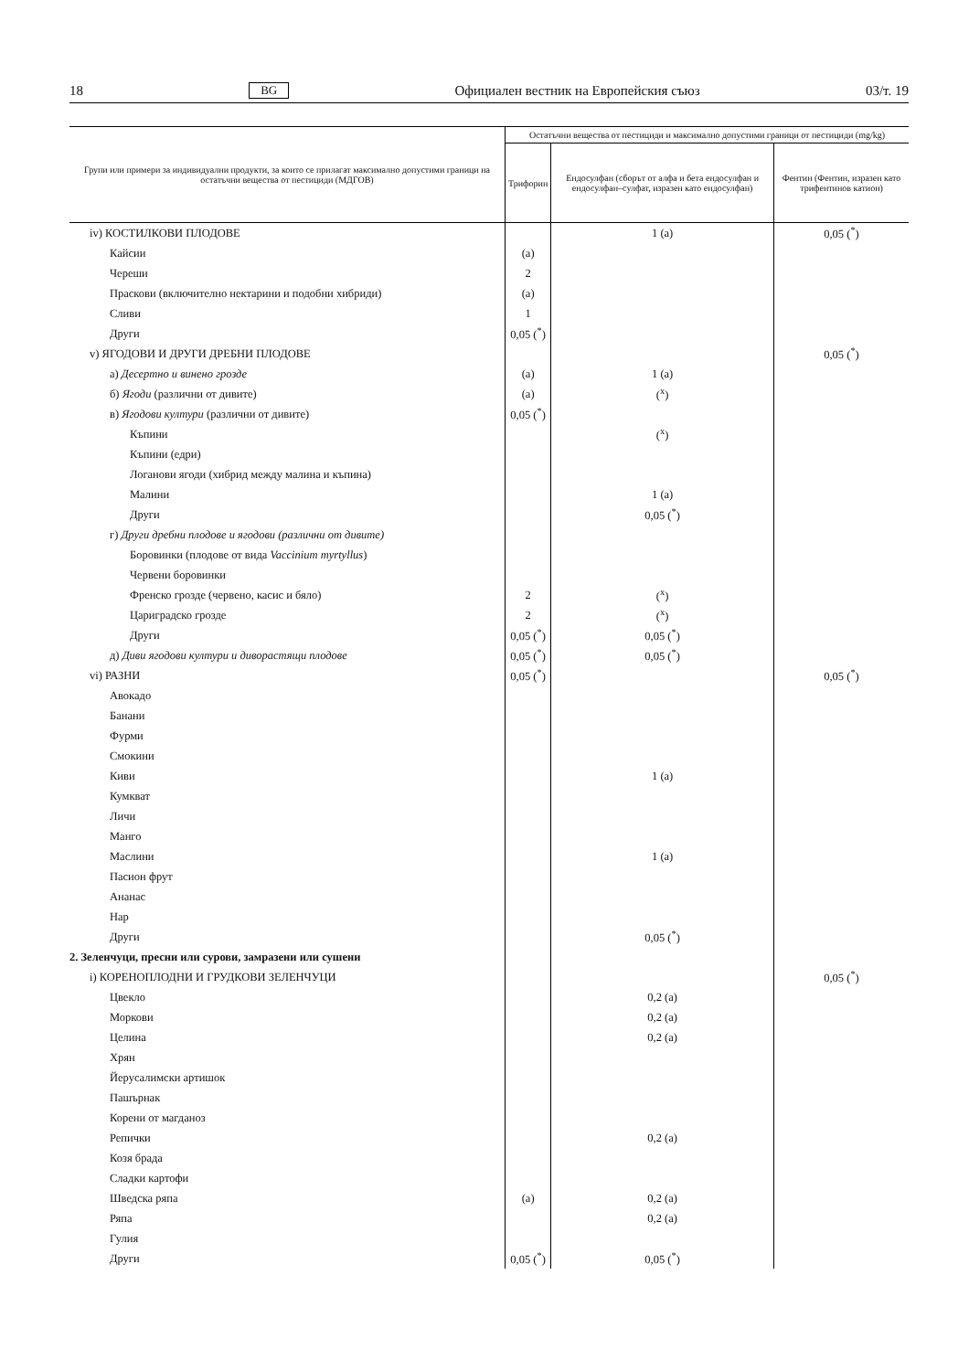18 BG Официален вестник на Европейския съюз 03/т. 19
| Групи или примери за индивидуални продукти, за които се прилагат максимално допустими граници на остатъчни вещества от пестициди (МДГОВ) | Остатъчни вещества от пестициди и максимално допустими граници от пестициди (mg/kg) | | |
| --- | --- | --- | --- |
| | Трифорин | Ендосулфан (сборът от алфа и бета ендосулфан и ендосулфан–сулфат, изразен като ендосулфан) | Фентин (Фентин, изразен като трифентинов катион) |
| iv) КОСТИЛКОВИ ПЛОДОВЕ | | 1 (a) | 0,05 (<sup>*</sup>) |
| Кайсии | (a) | | |
| Череши | 2 | | |
| Праскови (включително нектарини и подобни хибриди) | (a) | | |
| Сливи | 1 | | |
| Други | 0,05 (<sup>*</sup>) | | |
| v) ЯГОДОВИ И ДРУГИ ДРЕБНИ ПЛОДОВЕ | | | 0,05 (<sup>*</sup>) |
| а) Десертно и винено грозде | (a) | 1 (a) | |
| б) Ягоди (различни от дивите) | (a) | (<sup>x</sup>) | |
| в) Ягодови култури (различни от дивите) | 0,05 (<sup>*</sup>) | | |
| Къпини | | (<sup>x</sup>) | |
| Къпини (едри) | | | |
| Логанови ягоди (хибрид между малина и къпина) | | | |
| Малини | | 1 (a) | |
| Други | | 0,05 (<sup>*</sup>) | |
| г) Други дребни плодове и ягодови (различни от дивите) | | | |
| Боровинки (плодове от вида Vaccinium myrtyllus ) | | | |
| Червени боровинки | | | |
| Френско грозде (червено, касис и бяло) | 2 | (<sup>x</sup>) | |
| Цариградско грозде | 2 | (<sup>x</sup>) | |
| Други | 0,05 (<sup>*</sup>) | 0,05 (<sup>*</sup>) | |
| д) Диви ягодови култури и диворастящи плодове | 0,05 (<sup>*</sup>) | 0,05 (<sup>*</sup>) | |
| vi) РАЗНИ | 0,05 (<sup>*</sup>) | | 0,05 (<sup>*</sup>) |
| Авокадо | | | |
| Банани | | | |
| Фурми | | | |
| Смокини | | | |
| Киви | | 1 (a) | |
| Кумкват | | | |
| Личи | | | |
| Манго | | | |
| Маслини | | 1 (a) | |
| Пасион фрут | | | |
| Ананас | | | |
| Нар | | | |
| Други | | 0,05 (<sup>*</sup>) | |
| 2. Зеленчуци, пресни или сурови, замразени или сушени | | | |
| i) КОРЕНОПЛОДНИ И ГРУДКОВИ ЗЕЛЕНЧУЦИ | | | 0,05 (<sup>*</sup>) |
| Цвекло | | 0,2 (a) | |
| Моркови | | 0,2 (a) | |
| Целина | | 0,2 (a) | |
| Хрян | | | |
| Йерусалимски артишок | | | |
| Пашърнак | | | |
| Корени от магданоз | | | |
| Репички | | 0,2 (a) | |
| Козя брада | | | |
| Сладки картофи | | | |
| Шведска ряпа | (a) | 0,2 (a) | |
| Ряпа | | 0,2 (a) | |
| Гулия | | | |
| Други | 0,05 (<sup>*</sup>) | 0,05 (<sup>*</sup>) | |